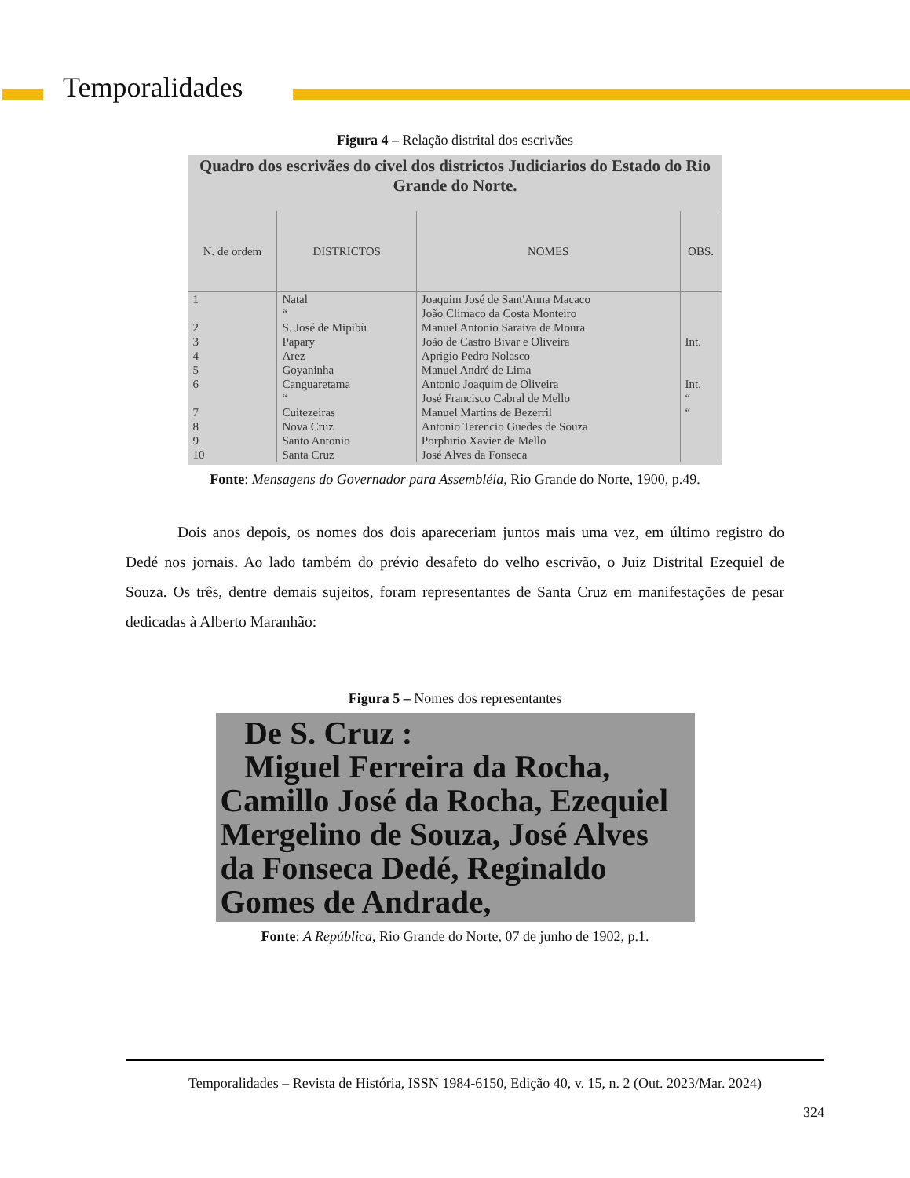Temporalidades
Figura 4 – Relação distrital dos escrivães
Quadro dos escrivães do civel dos districtos Judiciarios do Estado do Rio Grande do Norte.
| N. de ordem | DISTRICTOS | NOMES | OBS. |
| --- | --- | --- | --- |
| 1 | Natal | Joaquim José de Sant'Anna Macaco | |
| | “ | João Climaco da Costa Monteiro | |
| 2 | S. José de Mipibù | Manuel Antonio Saraiva de Moura | |
| 3 | Papary | João de Castro Bivar e Oliveira | Int. |
| 4 | Arez | Aprigio Pedro Nolasco | |
| 5 | Goyaninha | Manuel André de Lima | |
| 6 | Canguaretama | Antonio Joaquim de Oliveira | Int. |
| | “ | José Francisco Cabral de Mello | “ |
| 7 | Cuitezeiras | Manuel Martins de Bezerril | “ |
| 8 | Nova Cruz | Antonio Terencio Guedes de Souza | |
| 9 | Santo Antonio | Porphirio Xavier de Mello | |
| 10 | Santa Cruz | José Alves da Fonseca | |
Fonte: Mensagens do Governador para Assembléia, Rio Grande do Norte, 1900, p.49.
Dois anos depois, os nomes dos dois apareceriam juntos mais uma vez, em último registro do Dedé nos jornais. Ao lado também do prévio desafeto do velho escrivão, o Juiz Distrital Ezequiel de Souza. Os três, dentre demais sujeitos, foram representantes de Santa Cruz em manifestações de pesar dedicadas à Alberto Maranhão:
Figura 5 – Nomes dos representantes
De S. Cruz :
Miguel Ferreira da Rocha, Camillo José da Rocha, Ezequiel Mergelino de Souza, José Alves da Fonseca Dedé, Reginaldo Gomes de Andrade,
Fonte: A República, Rio Grande do Norte, 07 de junho de 1902, p.1.
Temporalidades – Revista de História, ISSN 1984-6150, Edição 40, v. 15, n. 2 (Out. 2023/Mar. 2024)
324